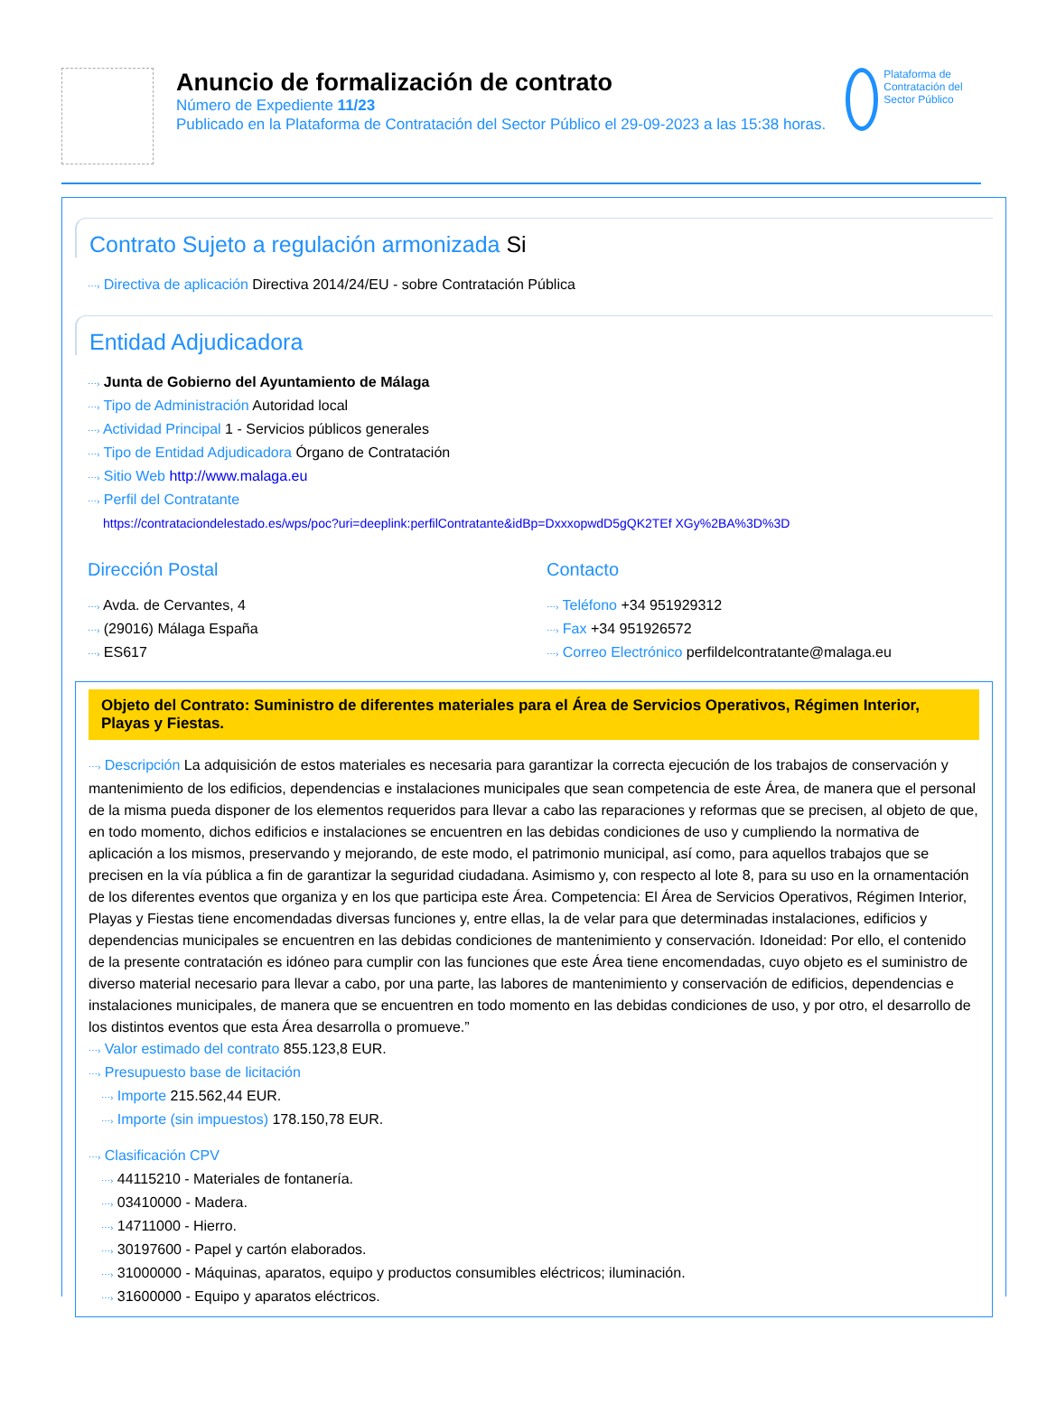Anuncio de formalización de contrato
Número de Expediente 11/23
Publicado en la Plataforma de Contratación del Sector Público el 29-09-2023 a las 15:38 horas.
Plataforma de Contratación del Sector Público
Contrato Sujeto a regulación armonizada Si
⋯› Directiva de aplicación Directiva 2014/24/EU - sobre Contratación Pública
Entidad Adjudicadora
⋯› Junta de Gobierno del Ayuntamiento de Málaga
⋯› Tipo de Administración Autoridad local
⋯› Actividad Principal 1 - Servicios públicos generales
⋯› Tipo de Entidad Adjudicadora Órgano de Contratación
⋯› Sitio Web http://www.malaga.eu
⋯› Perfil del Contratante
https://contrataciondelestado.es/wps/poc?uri=deeplink:perfilContratante&idBp=DxxxopwdD5gQK2TEf XGy%2BA%3D%3D
Dirección Postal
⋯› Avda. de Cervantes, 4
⋯› (29016) Málaga España
⋯› ES617
Contacto
⋯› Teléfono +34 951929312
⋯› Fax +34 951926572
⋯› Correo Electrónico perfildelcontratante@malaga.eu
Objeto del Contrato: Suministro de diferentes materiales para el Área de Servicios Operativos, Régimen Interior, Playas y Fiestas.
⋯› Descripción La adquisición de estos materiales es necesaria para garantizar la correcta ejecución de los trabajos de conservación y mantenimiento de los edificios, dependencias e instalaciones municipales que sean competencia de este Área, de manera que el personal de la misma pueda disponer de los elementos requeridos para llevar a cabo las reparaciones y reformas que se precisen, al objeto de que, en todo momento, dichos edificios e instalaciones se encuentren en las debidas condiciones de uso y cumpliendo la normativa de aplicación a los mismos, preservando y mejorando, de este modo, el patrimonio municipal, así como, para aquellos trabajos que se precisen en la vía pública a fin de garantizar la seguridad ciudadana. Asimismo y, con respecto al lote 8, para su uso en la ornamentación de los diferentes eventos que organiza y en los que participa este Área. Competencia: El Área de Servicios Operativos, Régimen Interior, Playas y Fiestas tiene encomendadas diversas funciones y, entre ellas, la de velar para que determinadas instalaciones, edificios y dependencias municipales se encuentren en las debidas condiciones de mantenimiento y conservación. Idoneidad: Por ello, el contenido de la presente contratación es idóneo para cumplir con las funciones que este Área tiene encomendadas, cuyo objeto es el suministro de diverso material necesario para llevar a cabo, por una parte, las labores de mantenimiento y conservación de edificios, dependencias e instalaciones municipales, de manera que se encuentren en todo momento en las debidas condiciones de uso, y por otro, el desarrollo de los distintos eventos que esta Área desarrolla o promueve.”
⋯› Valor estimado del contrato 855.123,8 EUR.
⋯› Presupuesto base de licitación
⋯› Importe 215.562,44 EUR.
⋯› Importe (sin impuestos) 178.150,78 EUR.
⋯› Clasificación CPV
⋯› 44115210 - Materiales de fontanería.
⋯› 03410000 - Madera.
⋯› 14711000 - Hierro.
⋯› 30197600 - Papel y cartón elaborados.
⋯› 31000000 - Máquinas, aparatos, equipo y productos consumibles eléctricos; iluminación.
⋯› 31600000 - Equipo y aparatos eléctricos.